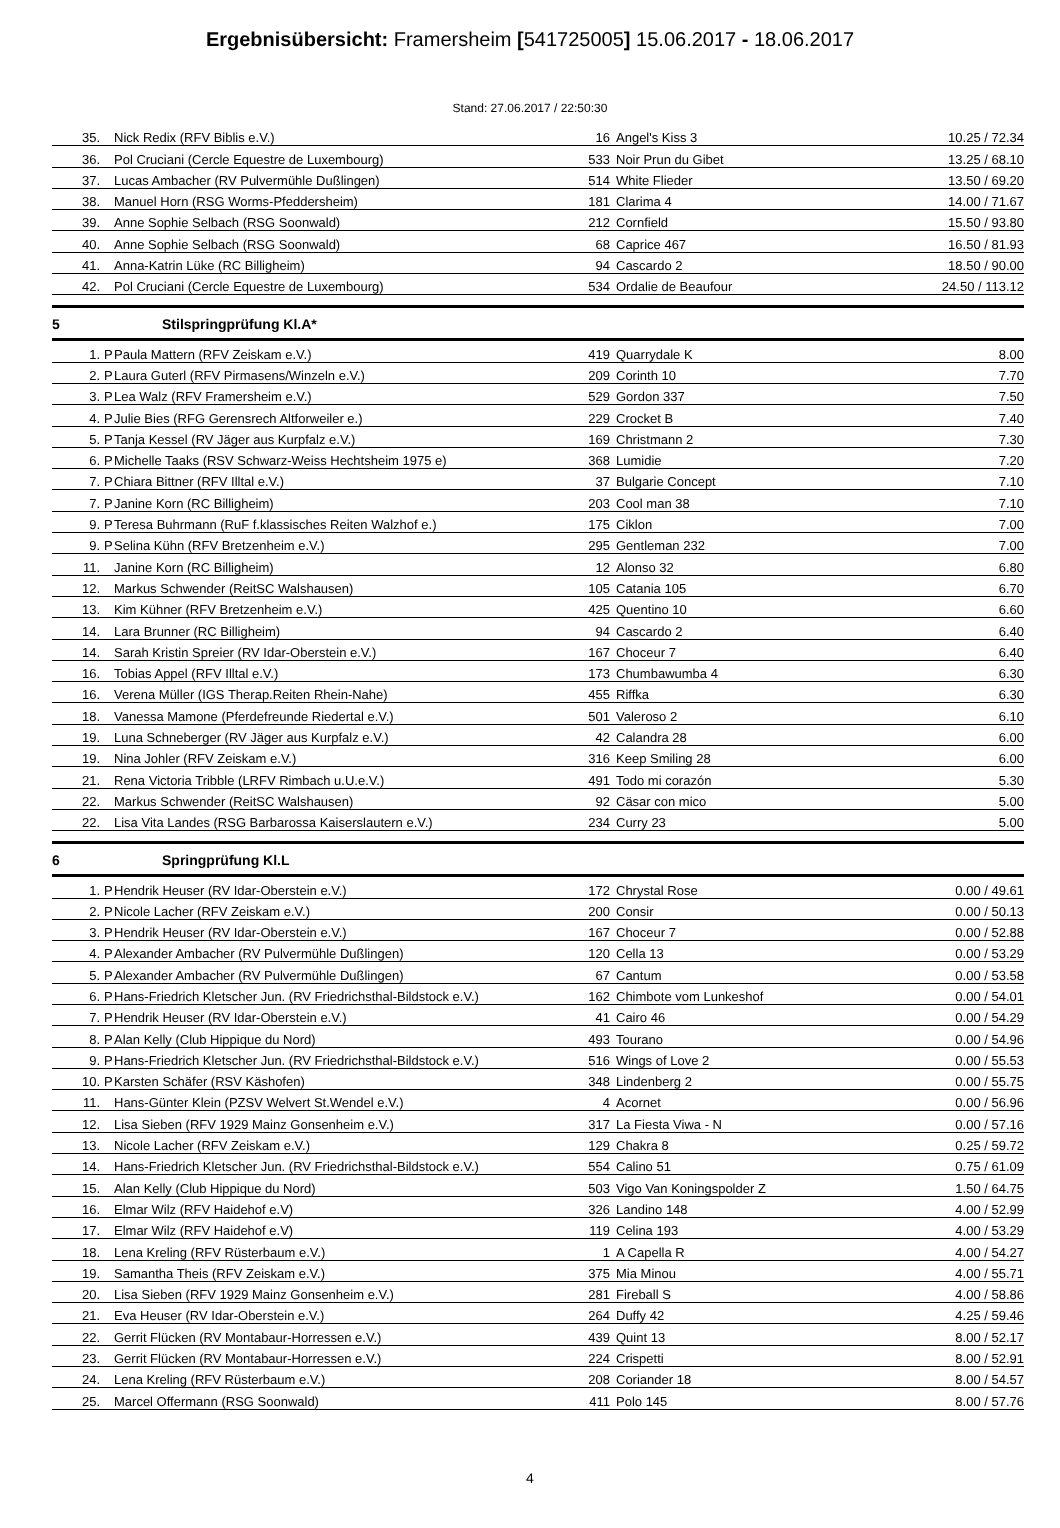Ergebnisübersicht: Framersheim [541725005] 15.06.2017 - 18.06.2017
Stand: 27.06.2017 / 22:50:30
| 35. | | Nick Redix (RFV Biblis e.V.) | 16 | Angel's Kiss 3 | 10.25 / 72.34 |
| 36. | | Pol Cruciani (Cercle Equestre de Luxembourg) | 533 | Noir Prun du Gibet | 13.25 / 68.10 |
| 37. | | Lucas Ambacher (RV Pulvermühle Dußlingen) | 514 | White Flieder | 13.50 / 69.20 |
| 38. | | Manuel Horn (RSG Worms-Pfeddersheim) | 181 | Clarima 4 | 14.00 / 71.67 |
| 39. | | Anne Sophie Selbach (RSG Soonwald) | 212 | Cornfield | 15.50 / 93.80 |
| 40. | | Anne Sophie Selbach (RSG Soonwald) | 68 | Caprice 467 | 16.50 / 81.93 |
| 41. | | Anna-Katrin Lüke (RC Billigheim) | 94 | Cascardo 2 | 18.50 / 90.00 |
| 42. | | Pol Cruciani (Cercle Equestre de Luxembourg) | 534 | Ordalie de Beaufour | 24.50 / 113.12 |
5 Stilspringprüfung Kl.A*
| 1. | P | Paula Mattern (RFV Zeiskam e.V.) | 419 | Quarrydale K | 8.00 |
| 2. | P | Laura Guterl (RFV Pirmasens/Winzeln e.V.) | 209 | Corinth 10 | 7.70 |
| 3. | P | Lea Walz (RFV Framersheim e.V.) | 529 | Gordon 337 | 7.50 |
| 4. | P | Julie Bies (RFG Gerensrech Altforweiler e.) | 229 | Crocket B | 7.40 |
| 5. | P | Tanja Kessel (RV Jäger aus Kurpfalz e.V.) | 169 | Christmann 2 | 7.30 |
| 6. | P | Michelle Taaks (RSV Schwarz-Weiss Hechtsheim 1975 e) | 368 | Lumidie | 7.20 |
| 7. | P | Chiara Bittner (RFV Illtal e.V.) | 37 | Bulgarie Concept | 7.10 |
| 7. | P | Janine Korn (RC Billigheim) | 203 | Cool man 38 | 7.10 |
| 9. | P | Teresa Buhrmann (RuF f.klassisches Reiten Walzhof e.) | 175 | Ciklon | 7.00 |
| 9. | P | Selina Kühn (RFV Bretzenheim e.V.) | 295 | Gentleman 232 | 7.00 |
| 11. | | Janine Korn (RC Billigheim) | 12 | Alonso 32 | 6.80 |
| 12. | | Markus Schwender (ReitSC Walshausen) | 105 | Catania 105 | 6.70 |
| 13. | | Kim Kühner (RFV Bretzenheim e.V.) | 425 | Quentino 10 | 6.60 |
| 14. | | Lara Brunner (RC Billigheim) | 94 | Cascardo 2 | 6.40 |
| 14. | | Sarah Kristin Spreier (RV Idar-Oberstein e.V.) | 167 | Choceur 7 | 6.40 |
| 16. | | Tobias Appel (RFV Illtal e.V.) | 173 | Chumbawumba 4 | 6.30 |
| 16. | | Verena Müller (IGS Therap.Reiten Rhein-Nahe) | 455 | Riffka | 6.30 |
| 18. | | Vanessa Mamone (Pferdefreunde Riedertal e.V.) | 501 | Valeroso 2 | 6.10 |
| 19. | | Luna Schneberger (RV Jäger aus Kurpfalz e.V.) | 42 | Calandra 28 | 6.00 |
| 19. | | Nina Johler (RFV Zeiskam e.V.) | 316 | Keep Smiling 28 | 6.00 |
| 21. | | Rena Victoria Tribble (LRFV Rimbach u.U.e.V.) | 491 | Todo mi corazón | 5.30 |
| 22. | | Markus Schwender (ReitSC Walshausen) | 92 | Cäsar con mico | 5.00 |
| 22. | | Lisa Vita Landes (RSG Barbarossa Kaiserslautern e.V.) | 234 | Curry 23 | 5.00 |
6 Springprüfung Kl.L
| 1. | P | Hendrik Heuser (RV Idar-Oberstein e.V.) | 172 | Chrystal Rose | 0.00 / 49.61 |
| 2. | P | Nicole Lacher (RFV Zeiskam e.V.) | 200 | Consir | 0.00 / 50.13 |
| 3. | P | Hendrik Heuser (RV Idar-Oberstein e.V.) | 167 | Choceur 7 | 0.00 / 52.88 |
| 4. | P | Alexander Ambacher (RV Pulvermühle Dußlingen) | 120 | Cella 13 | 0.00 / 53.29 |
| 5. | P | Alexander Ambacher (RV Pulvermühle Dußlingen) | 67 | Cantum | 0.00 / 53.58 |
| 6. | P | Hans-Friedrich Kletscher Jun. (RV Friedrichsthal-Bildstock e.V.) | 162 | Chimbote vom Lunkeshof | 0.00 / 54.01 |
| 7. | P | Hendrik Heuser (RV Idar-Oberstein e.V.) | 41 | Cairo 46 | 0.00 / 54.29 |
| 8. | P | Alan Kelly (Club Hippique du Nord) | 493 | Tourano | 0.00 / 54.96 |
| 9. | P | Hans-Friedrich Kletscher Jun. (RV Friedrichsthal-Bildstock e.V.) | 516 | Wings of Love 2 | 0.00 / 55.53 |
| 10. | P | Karsten Schäfer (RSV Käshofen) | 348 | Lindenberg 2 | 0.00 / 55.75 |
| 11. | | Hans-Günter Klein (PZSV Welvert St.Wendel e.V.) | 4 | Acornet | 0.00 / 56.96 |
| 12. | | Lisa Sieben (RFV 1929 Mainz Gonsenheim e.V.) | 317 | La Fiesta Viwa - N | 0.00 / 57.16 |
| 13. | | Nicole Lacher (RFV Zeiskam e.V.) | 129 | Chakra 8 | 0.25 / 59.72 |
| 14. | | Hans-Friedrich Kletscher Jun. (RV Friedrichsthal-Bildstock e.V.) | 554 | Calino 51 | 0.75 / 61.09 |
| 15. | | Alan Kelly (Club Hippique du Nord) | 503 | Vigo Van Koningspolder Z | 1.50 / 64.75 |
| 16. | | Elmar Wilz (RFV Haidehof e.V) | 326 | Landino 148 | 4.00 / 52.99 |
| 17. | | Elmar Wilz (RFV Haidehof e.V) | 119 | Celina 193 | 4.00 / 53.29 |
| 18. | | Lena Kreling (RFV Rüsterbaum e.V.) | 1 | A Capella R | 4.00 / 54.27 |
| 19. | | Samantha Theis (RFV Zeiskam e.V.) | 375 | Mia Minou | 4.00 / 55.71 |
| 20. | | Lisa Sieben (RFV 1929 Mainz Gonsenheim e.V.) | 281 | Fireball S | 4.00 / 58.86 |
| 21. | | Eva Heuser (RV Idar-Oberstein e.V.) | 264 | Duffy 42 | 4.25 / 59.46 |
| 22. | | Gerrit Flücken (RV Montabaur-Horressen e.V.) | 439 | Quint 13 | 8.00 / 52.17 |
| 23. | | Gerrit Flücken (RV Montabaur-Horressen e.V.) | 224 | Crispetti | 8.00 / 52.91 |
| 24. | | Lena Kreling (RFV Rüsterbaum e.V.) | 208 | Coriander 18 | 8.00 / 54.57 |
| 25. | | Marcel Offermann (RSG Soonwald) | 411 | Polo 145 | 8.00 / 57.76 |
4